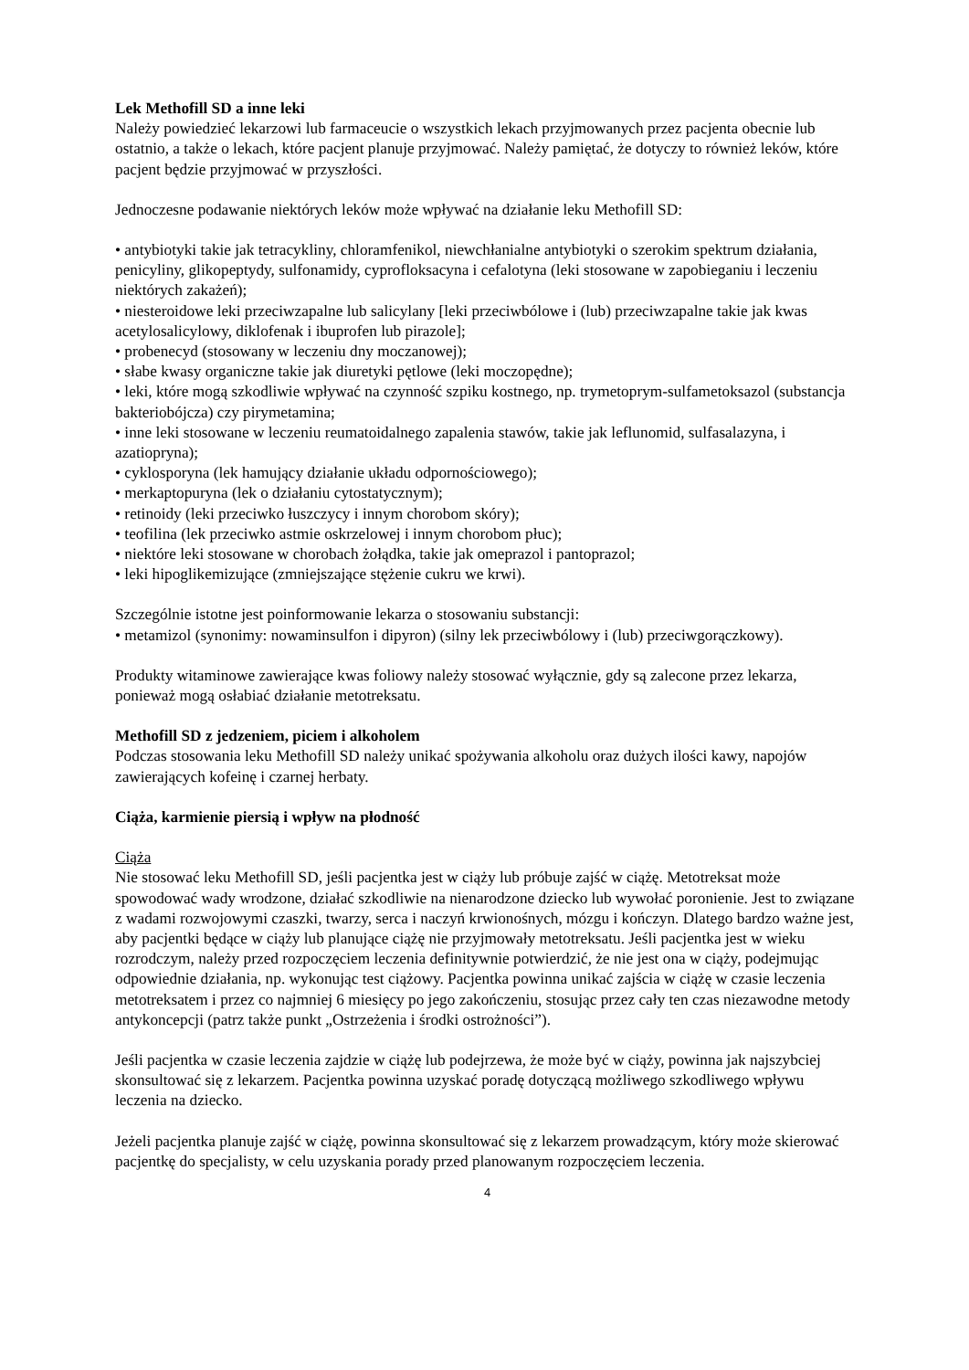Lek Methofill SD a inne leki
Należy powiedzieć lekarzowi lub farmaceucie o wszystkich lekach przyjmowanych przez pacjenta obecnie lub ostatnio, a także o lekach, które pacjent planuje przyjmować. Należy pamiętać, że dotyczy to również leków, które pacjent będzie przyjmować w przyszłości.
Jednoczesne podawanie niektórych leków może wpływać na działanie leku Methofill SD:
• antybiotyki takie jak tetracykliny, chloramfenikol, niewchłanialne antybiotyki o szerokim spektrum działania, penicyliny, glikopeptydy, sulfonamidy, cyprofloksacyna i cefalotyna (leki stosowane w zapobieganiu i leczeniu niektórych zakażeń);
• niesteroidowe leki przeciwzapalne lub salicylany [leki przeciwbólowe i (lub) przeciwzapalne takie jak kwas acetylosalicylowy, diklofenak i ibuprofen lub pirazole];
• probenecyd (stosowany w leczeniu dny moczanowej);
• słabe kwasy organiczne takie jak diuretyki pętlowe (leki moczopędne);
• leki, które mogą szkodliwie wpływać na czynność szpiku kostnego, np. trymetoprym-sulfametoksazol (substancja bakteriobójcza) czy pirymetamina;
• inne leki stosowane w leczeniu reumatoidalnego zapalenia stawów, takie jak leflunomid, sulfasalazyna, i azatiopryna);
• cyklosporyna (lek hamujący działanie układu odpornościowego);
• merkaptopuryna (lek o działaniu cytostatycznym);
• retinoidy (leki przeciwko łuszczycy i innym chorobom skóry);
• teofilina (lek przeciwko astmie oskrzelowej i innym chorobom płuc);
• niektóre leki stosowane w chorobach żołądka, takie jak omeprazol i pantoprazol;
• leki hipoglikemizujące (zmniejszające stężenie cukru we krwi).
Szczególnie istotne jest poinformowanie lekarza o stosowaniu substancji:
• metamizol (synonimy: nowaminsulfon i dipyron) (silny lek przeciwbólowy i (lub) przeciwgorączkowy).
Produkty witaminowe zawierające kwas foliowy należy stosować wyłącznie, gdy są zalecone przez lekarza, ponieważ mogą osłabiać działanie metotreksatu.
Methofill SD z jedzeniem, piciem i alkoholem
Podczas stosowania leku Methofill SD należy unikać spożywania alkoholu oraz dużych ilości kawy, napojów zawierających kofeinę i czarnej herbaty.
Ciąża, karmienie piersią i wpływ na płodność
Ciąża
Nie stosować leku Methofill SD, jeśli pacjentka jest w ciąży lub próbuje zajść w ciążę. Metotreksat może spowodować wady wrodzone, działać szkodliwie na nienarodzone dziecko lub wywołać poronienie. Jest to związane z wadami rozwojowymi czaszki, twarzy, serca i naczyń krwionośnych, mózgu i kończyn. Dlatego bardzo ważne jest, aby pacjentki będące w ciąży lub planujące ciążę nie przyjmowały metotreksatu. Jeśli pacjentka jest w wieku rozrodczym, należy przed rozpoczęciem leczenia definitywnie potwierdzić, że nie jest ona w ciąży, podejmując odpowiednie działania, np. wykonując test ciążowy. Pacjentka powinna unikać zajścia w ciążę w czasie leczenia metotreksatem i przez co najmniej 6 miesięcy po jego zakończeniu, stosując przez cały ten czas niezawodne metody antykoncepcji (patrz także punkt „Ostrzeżenia i środki ostrożności”).
Jeśli pacjentka w czasie leczenia zajdzie w ciążę lub podejrzewa, że może być w ciąży, powinna jak najszybciej skonsultować się z lekarzem. Pacjentka powinna uzyskać poradę dotyczącą możliwego szkodliwego wpływu leczenia na dziecko.
Jeżeli pacjentka planuje zajść w ciążę, powinna skonsultować się z lekarzem prowadzącym, który może skierować pacjentkę do specjalisty, w celu uzyskania porady przed planowanym rozpoczęciem leczenia.
4